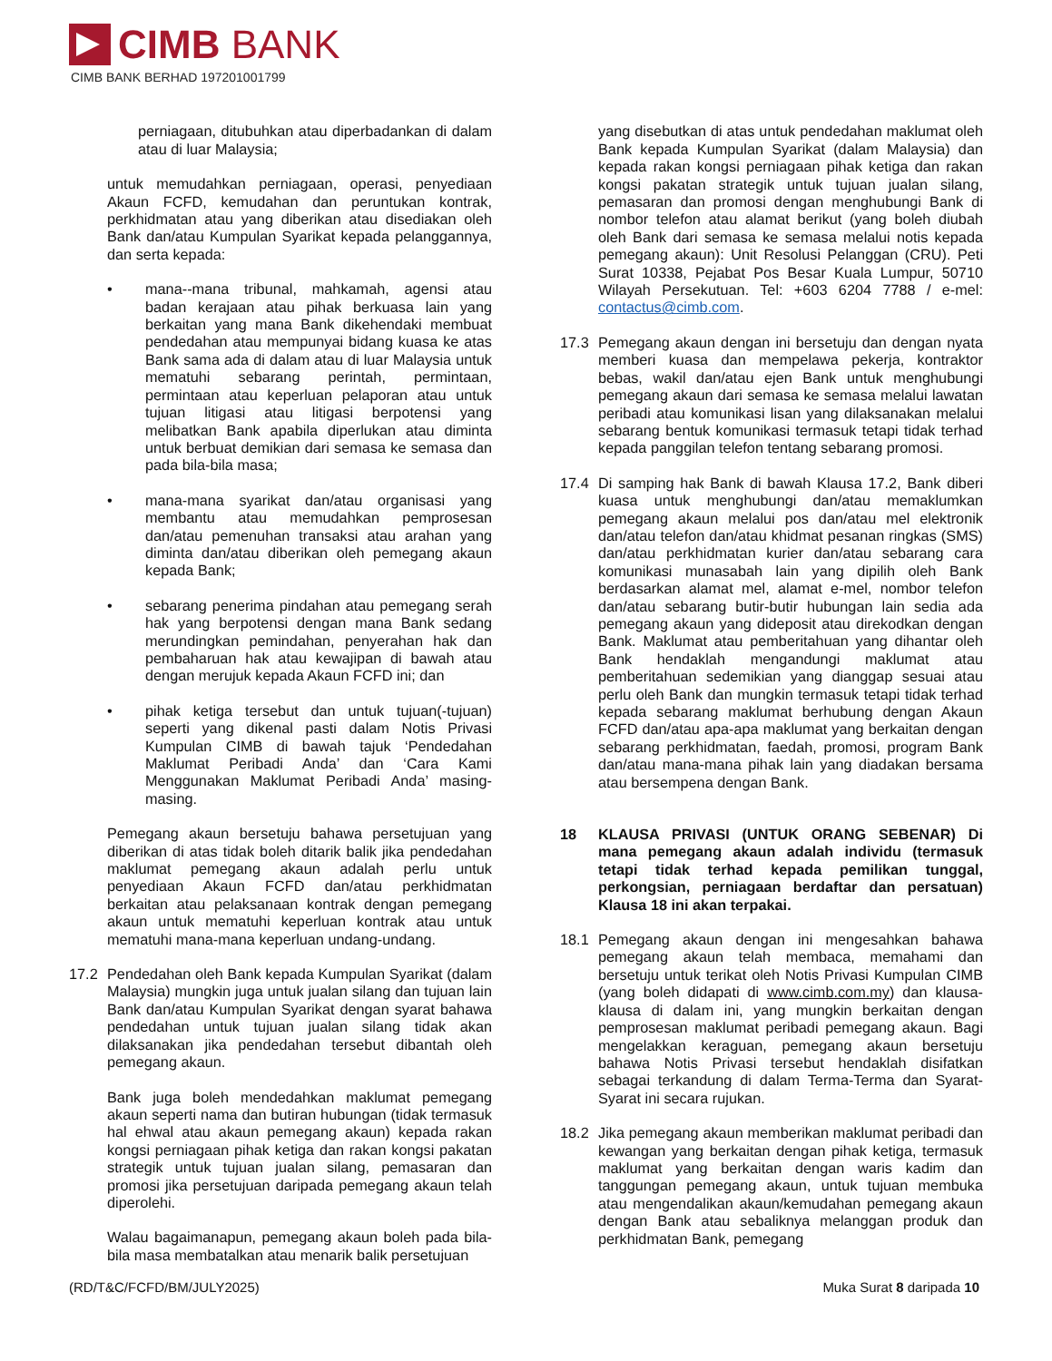CIMB BANK
CIMB BANK BERHAD 197201001799
perniagaan, ditubuhkan atau diperbadankan di dalam atau di luar Malaysia;
untuk memudahkan perniagaan, operasi, penyediaan Akaun FCFD, kemudahan dan peruntukan kontrak, perkhidmatan atau yang diberikan atau disediakan oleh Bank dan/atau Kumpulan Syarikat kepada pelanggannya, dan serta kepada:
• mana--mana tribunal, mahkamah, agensi atau badan kerajaan atau pihak berkuasa lain yang berkaitan yang mana Bank dikehendaki membuat pendedahan atau mempunyai bidang kuasa ke atas Bank sama ada di dalam atau di luar Malaysia untuk mematuhi sebarang perintah, permintaan, permintaan atau keperluan pelaporan atau untuk tujuan litigasi atau litigasi berpotensi yang melibatkan Bank apabila diperlukan atau diminta untuk berbuat demikian dari semasa ke semasa dan pada bila-bila masa;
• mana-mana syarikat dan/atau organisasi yang membantu atau memudahkan pemprosesan dan/atau pemenuhan transaksi atau arahan yang diminta dan/atau diberikan oleh pemegang akaun kepada Bank;
• sebarang penerima pindahan atau pemegang serah hak yang berpotensi dengan mana Bank sedang merundingkan pemindahan, penyerahan hak dan pembaharuan hak atau kewajipan di bawah atau dengan merujuk kepada Akaun FCFD ini; dan
• pihak ketiga tersebut dan untuk tujuan(-tujuan) seperti yang dikenal pasti dalam Notis Privasi Kumpulan CIMB di bawah tajuk ‘Pendedahan Maklumat Peribadi Anda’ dan ‘Cara Kami Menggunakan Maklumat Peribadi Anda’ masing-masing.
Pemegang akaun bersetuju bahawa persetujuan yang diberikan di atas tidak boleh ditarik balik jika pendedahan maklumat pemegang akaun adalah perlu untuk penyediaan Akaun FCFD dan/atau perkhidmatan berkaitan atau pelaksanaan kontrak dengan pemegang akaun untuk mematuhi keperluan kontrak atau untuk mematuhi mana-mana keperluan undang-undang.
17.2 Pendedahan oleh Bank kepada Kumpulan Syarikat (dalam Malaysia) mungkin juga untuk jualan silang dan tujuan lain Bank dan/atau Kumpulan Syarikat dengan syarat bahawa pendedahan untuk tujuan jualan silang tidak akan dilaksanakan jika pendedahan tersebut dibantah oleh pemegang akaun.
Bank juga boleh mendedahkan maklumat pemegang akaun seperti nama dan butiran hubungan (tidak termasuk hal ehwal atau akaun pemegang akaun) kepada rakan kongsi perniagaan pihak ketiga dan rakan kongsi pakatan strategik untuk tujuan jualan silang, pemasaran dan promosi jika persetujuan daripada pemegang akaun telah diperolehi.
Walau bagaimanapun, pemegang akaun boleh pada bila-bila masa membatalkan atau menarik balik persetujuan
yang disebutkan di atas untuk pendedahan maklumat oleh Bank kepada Kumpulan Syarikat (dalam Malaysia) dan kepada rakan kongsi perniagaan pihak ketiga dan rakan kongsi pakatan strategik untuk tujuan jualan silang, pemasaran dan promosi dengan menghubungi Bank di nombor telefon atau alamat berikut (yang boleh diubah oleh Bank dari semasa ke semasa melalui notis kepada pemegang akaun): Unit Resolusi Pelanggan (CRU). Peti Surat 10338, Pejabat Pos Besar Kuala Lumpur, 50710 Wilayah Persekutuan. Tel: +603 6204 7788 / e-mel: contactus@cimb.com.
17.3 Pemegang akaun dengan ini bersetuju dan dengan nyata memberi kuasa dan mempelawa pekerja, kontraktor bebas, wakil dan/atau ejen Bank untuk menghubungi pemegang akaun dari semasa ke semasa melalui lawatan peribadi atau komunikasi lisan yang dilaksanakan melalui sebarang bentuk komunikasi termasuk tetapi tidak terhad kepada panggilan telefon tentang sebarang promosi.
17.4 Di samping hak Bank di bawah Klausa 17.2, Bank diberi kuasa untuk menghubungi dan/atau memaklumkan pemegang akaun melalui pos dan/atau mel elektronik dan/atau telefon dan/atau khidmat pesanan ringkas (SMS) dan/atau perkhidmatan kurier dan/atau sebarang cara komunikasi munasabah lain yang dipilih oleh Bank berdasarkan alamat mel, alamat e-mel, nombor telefon dan/atau sebarang butir-butir hubungan lain sedia ada pemegang akaun yang dideposit atau direkodkan dengan Bank. Maklumat atau pemberitahuan yang dihantar oleh Bank hendaklah mengandungi maklumat atau pemberitahuan sedemikian yang dianggap sesuai atau perlu oleh Bank dan mungkin termasuk tetapi tidak terhad kepada sebarang maklumat berhubung dengan Akaun FCFD dan/atau apa-apa maklumat yang berkaitan dengan sebarang perkhidmatan, faedah, promosi, program Bank dan/atau mana-mana pihak lain yang diadakan bersama atau bersempena dengan Bank.
18 KLAUSA PRIVASI (UNTUK ORANG SEBENAR) Di mana pemegang akaun adalah individu (termasuk tetapi tidak terhad kepada pemilikan tunggal, perkongsian, perniagaan berdaftar dan persatuan) Klausa 18 ini akan terpakai.
18.1 Pemegang akaun dengan ini mengesahkan bahawa pemegang akaun telah membaca, memahami dan bersetuju untuk terikat oleh Notis Privasi Kumpulan CIMB (yang boleh didapati di www.cimb.com.my) dan klausa-klausa di dalam ini, yang mungkin berkaitan dengan pemprosesan maklumat peribadi pemegang akaun. Bagi mengelakkan keraguan, pemegang akaun bersetuju bahawa Notis Privasi tersebut hendaklah disifatkan sebagai terkandung di dalam Terma-Terma dan Syarat-Syarat ini secara rujukan.
18.2 Jika pemegang akaun memberikan maklumat peribadi dan kewangan yang berkaitan dengan pihak ketiga, termasuk maklumat yang berkaitan dengan waris kadim dan tanggungan pemegang akaun, untuk tujuan membuka atau mengendalikan akaun/kemudahan pemegang akaun dengan Bank atau sebaliknya melanggan produk dan perkhidmatan Bank, pemegang
(RD/T&C/FCFD/BM/JULY2025) Muka Surat 8 daripada 10